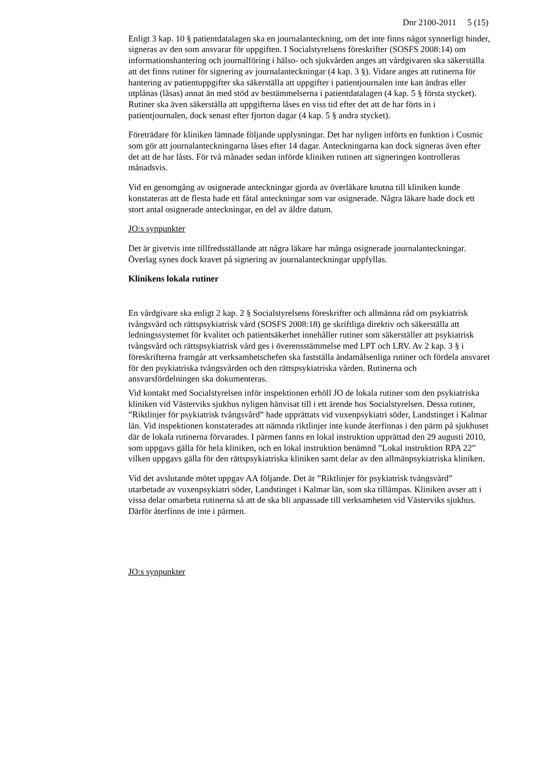Dnr 2100-2011 5 (15)
Enligt 3 kap. 10 § patientdatalagen ska en journalanteckning, om det inte finns något synnerligt hinder, signeras av den som ansvarar för uppgiften. I Socialstyrelsens föreskrifter (SOSFS 2008:14) om informationshantering och journalföring i hälso- och sjukvården anges att vårdgivaren ska säkerställa att det finns rutiner för signering av journalanteckningar (4 kap. 3 §). Vidare anges att rutinerna för hantering av patientuppgifter ska säkerställa att uppgifter i patientjournalen inte kan ändras eller utplånas (låsas) annat än med stöd av bestämmelserna i patientdatalagen (4 kap. 5 § första stycket). Rutiner ska även säkerställa att uppgifterna låses en viss tid efter det att de har förts in i patientjournalen, dock senast efter fjorton dagar (4 kap. 5 § andra stycket).
Företrädare för kliniken lämnade följande upplysningar. Det har nyligen införts en funktion i Cosmic som gör att journalanteckningarna låses efter 14 dagar. Anteckningarna kan dock signeras även efter det att de har låsts. För två månader sedan införde kliniken rutinen att signeringen kontrolleras månadsvis.
Vid en genomgång av osignerade anteckningar gjorda av överläkare knutna till kliniken kunde konstateras att de flesta hade ett fåtal anteckningar som var osignerade. Några läkare hade dock ett stort antal osignerade anteckningar, en del av äldre datum.
JO:s synpunkter
Det är givetvis inte tillfredsställande att några läkare har många osignerade journalanteckningar. Överlag synes dock kravet på signering av journalanteckningar uppfyllas.
Klinikens lokala rutiner
En vårdgivare ska enligt 2 kap. 2 § Socialstyrelsens föreskrifter och allmänna råd om psykiatrisk tvångsvård och rättspsykiatrisk vård (SOSFS 2008:18) ge skriftliga direktiv och säkerställa att ledningssystemet för kvalitet och patientsäkerhet innehåller rutiner som säkerställer att psykiatrisk tvångsvård och rättspsykiatrisk vård ges i överensstämmelse med LPT och LRV. Av 2 kap. 3 § i föreskrifterna framgår att verksamhetschefen ska fastställa ändamålsenliga rutiner och fördela ansvaret för den psykiatriska tvångsvården och den rättspsykiatriska vården. Rutinerna och ansvarsfördelningen ska dokumenteras.
Vid kontakt med Socialstyrelsen inför inspektionen erhöll JO de lokala rutiner som den psykiatriska kliniken vid Västerviks sjukhus nyligen hänvisat till i ett ärende hos Socialstyrelsen. Dessa rutiner, ”Riktlinjer för psykiatrisk tvångsvård” hade upprättats vid vuxenpsykiatri söder, Landstinget i Kalmar län. Vid inspektionen konstaterades att nämnda riktlinjer inte kunde återfinnas i den pärm på sjukhuset där de lokala rutinerna förvarades. I pärmen fanns en lokal instruktion upprättad den 29 augusti 2010, som uppgavs gälla för hela kliniken, och en lokal instruktion benämnd ”Lokal instruktion RPA 22” vilken uppgavs gälla för den rättspsykiatriska kliniken samt delar av den allmänpsykiatriska kliniken.
Vid det avslutande mötet uppgav AA följande. Det är ”Riktlinjer för psykiatrisk tvångsvård” utarbetade av vuxenpsykiatri söder, Landstinget i Kalmar län, som ska tillämpas. Kliniken avser att i vissa delar omarbeta rutinerna så att de ska bli anpassade till verksamheten vid Västerviks sjukhus. Därför återfinns de inte i pärmen.
JO:s synpunkter